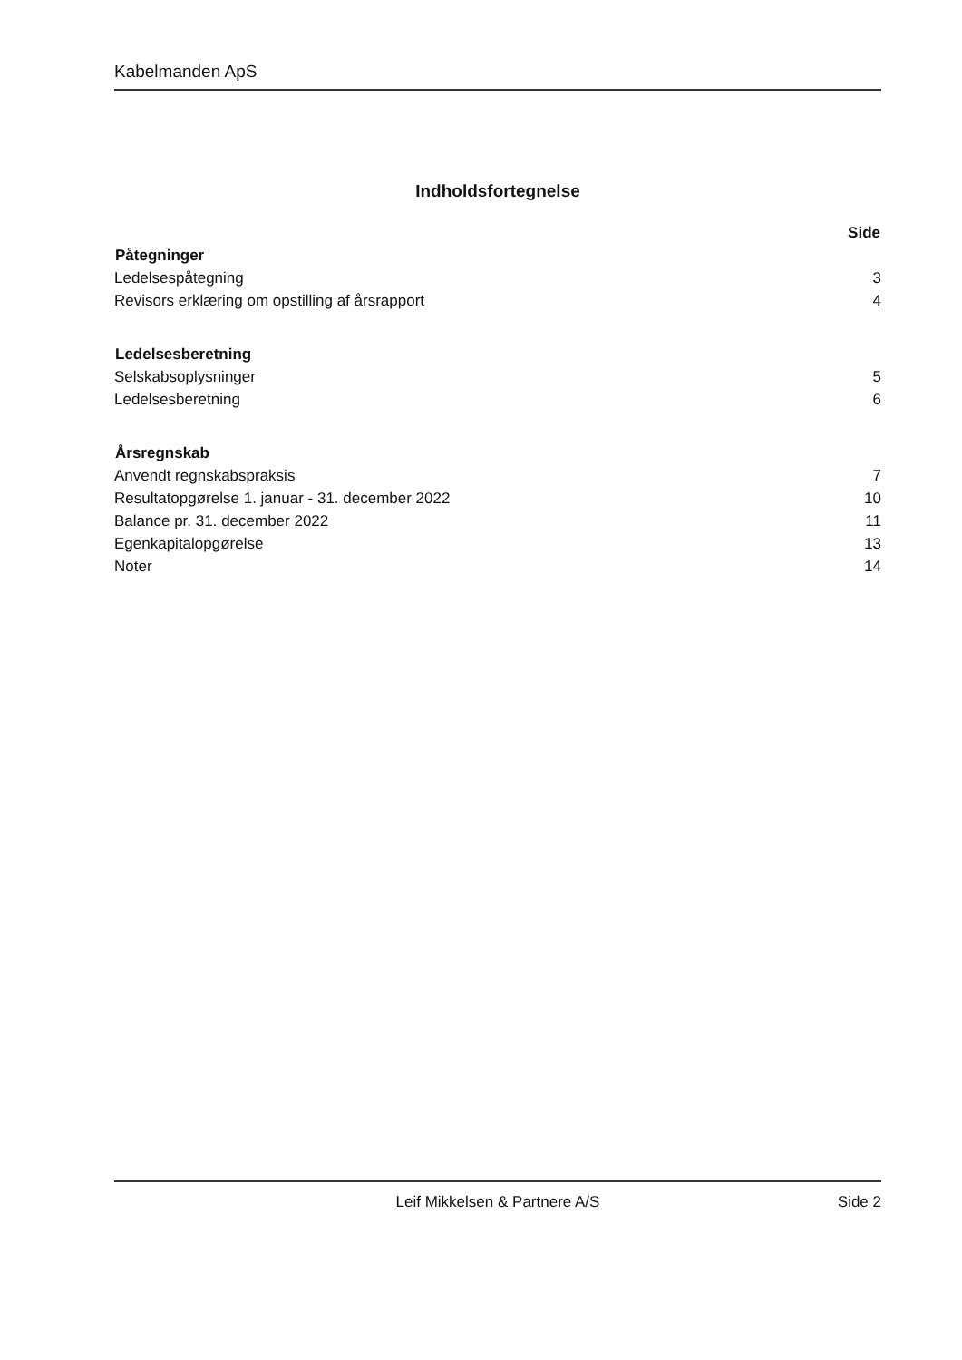Kabelmanden ApS
Indholdsfortegnelse
| | Side |
| Påtegninger | |
| Ledelsespåtegning | 3 |
| Revisors erklæring om opstilling af årsrapport | 4 |
| Ledelsesberetning | |
| Selskabsoplysninger | 5 |
| Ledelsesberetning | 6 |
| Årsregnskab | |
| Anvendt regnskabspraksis | 7 |
| Resultatopgørelse 1. januar - 31. december 2022 | 10 |
| Balance pr. 31. december 2022 | 11 |
| Egenkapitalopgørelse | 13 |
| Noter | 14 |
Leif Mikkelsen & Partnere A/S
Side 2